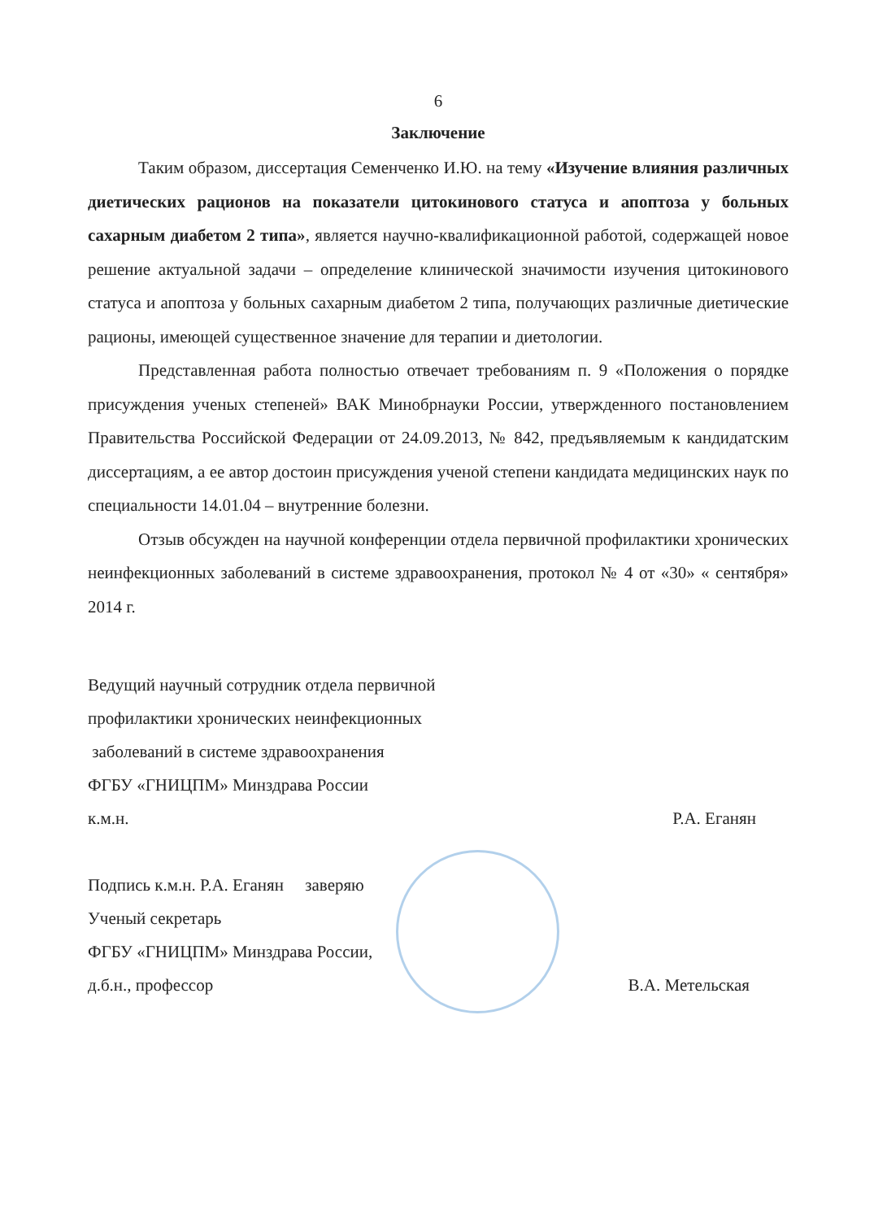6
Заключение
Таким образом, диссертация Семенченко И.Ю. на тему «Изучение влияния различных диетических рационов на показатели цитокинового статуса и апоптоза у больных сахарным диабетом 2 типа», является научно-квалификационной работой, содержащей новое решение актуальной задачи – определение клинической значимости изучения цитокинового статуса и апоптоза у больных сахарным диабетом 2 типа, получающих различные диетические рационы, имеющей существенное значение для терапии и диетологии.
Представленная работа полностью отвечает требованиям п. 9 «Положения о порядке присуждения ученых степеней» ВАК Минобрнауки России, утвержденного постановлением Правительства Российской Федерации от 24.09.2013, № 842, предъявляемым к кандидатским диссертациям, а ее автор достоин присуждения ученой степени кандидата медицинских наук по специальности 14.01.04 – внутренние болезни.
Отзыв обсужден на научной конференции отдела первичной профилактики хронических неинфекционных заболеваний в системе здравоохранения, протокол № 4 от «30» « сентября» 2014 г.
Ведущий научный сотрудник отдела первичной
профилактики хронических неинфекционных
заболеваний в системе здравоохранения
ФГБУ «ГНИЦПМ» Минздрава России
к.м.н. Р.А. Еганян
Подпись к.м.н. Р.А. Еганян заверяю
Ученый секретарь
ФГБУ «ГНИЦПМ» Минздрава России,
д.б.н., профессор В.А. Метельская